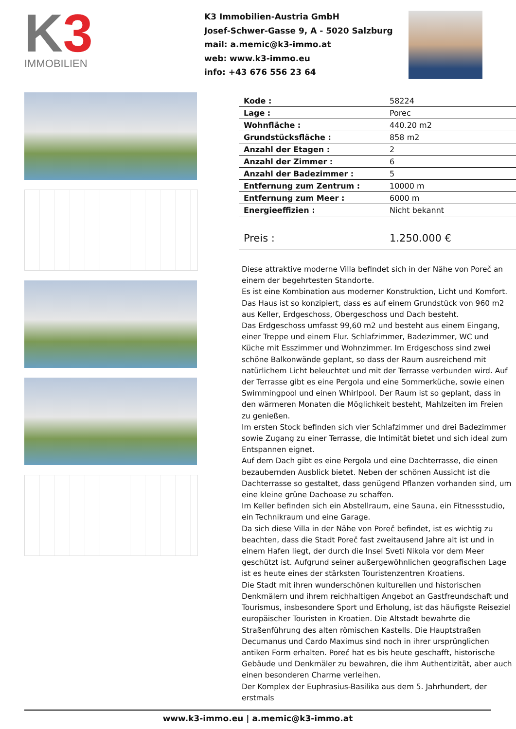K3
IMMOBILIEN
K3 Immobilien-Austria GmbH
Josef-Schwer-Gasse 9, A - 5020 Salzburg
mail: a.memic@k3-immo.at
web: www.k3-immo.eu
info: +43 676 556 23 64
| Kode : | 58224 |
| Lage : | Porec |
| Wohnfläche : | 440.20 m2 |
| Grundstücksfläche : | 858 m2 |
| Anzahl der Etagen : | 2 |
| Anzahl der Zimmer : | 6 |
| Anzahl der Badezimmer : | 5 |
| Entfernung zum Zentrum : | 10000 m |
| Entfernung zum Meer : | 6000 m |
| Energieeffizien : | Nicht bekannt |
| Preis : | 1.250.000 € |
Diese attraktive moderne Villa befindet sich in der Nähe von Poreč an einem der begehrtesten Standorte.
Es ist eine Kombination aus moderner Konstruktion, Licht und Komfort. Das Haus ist so konzipiert, dass es auf einem Grundstück von 960 m2 aus Keller, Erdgeschoss, Obergeschoss und Dach besteht.
Das Erdgeschoss umfasst 99,60 m2 und besteht aus einem Eingang, einer Treppe und einem Flur. Schlafzimmer, Badezimmer, WC und Küche mit Esszimmer und Wohnzimmer. Im Erdgeschoss sind zwei schöne Balkonwände geplant, so dass der Raum ausreichend mit natürlichem Licht beleuchtet und mit der Terrasse verbunden wird. Auf der Terrasse gibt es eine Pergola und eine Sommerküche, sowie einen Swimmingpool und einen Whirlpool. Der Raum ist so geplant, dass in den wärmeren Monaten die Möglichkeit besteht, Mahlzeiten im Freien zu genießen.
Im ersten Stock befinden sich vier Schlafzimmer und drei Badezimmer sowie Zugang zu einer Terrasse, die Intimität bietet und sich ideal zum Entspannen eignet.
Auf dem Dach gibt es eine Pergola und eine Dachterrasse, die einen bezaubernden Ausblick bietet. Neben der schönen Aussicht ist die Dachterrasse so gestaltet, dass genügend Pflanzen vorhanden sind, um eine kleine grüne Dachoase zu schaffen.
Im Keller befinden sich ein Abstellraum, eine Sauna, ein Fitnessstudio, ein Technikraum und eine Garage.
Da sich diese Villa in der Nähe von Poreč befindet, ist es wichtig zu beachten, dass die Stadt Poreč fast zweitausend Jahre alt ist und in einem Hafen liegt, der durch die Insel Sveti Nikola vor dem Meer geschützt ist. Aufgrund seiner außergewöhnlichen geografischen Lage ist es heute eines der stärksten Touristenzentren Kroatiens.
Die Stadt mit ihren wunderschönen kulturellen und historischen Denkmälern und ihrem reichhaltigen Angebot an Gastfreundschaft und Tourismus, insbesondere Sport und Erholung, ist das häufigste Reiseziel europäischer Touristen in Kroatien. Die Altstadt bewahrte die Straßenführung des alten römischen Kastells. Die Hauptstraßen Decumanus und Cardo Maximus sind noch in ihrer ursprünglichen antiken Form erhalten. Poreč hat es bis heute geschafft, historische Gebäude und Denkmäler zu bewahren, die ihm Authentizität, aber auch einen besonderen Charme verleihen.
Der Komplex der Euphrasius-Basilika aus dem 5. Jahrhundert, der erstmals
www.k3-immo.eu | a.memic@k3-immo.at